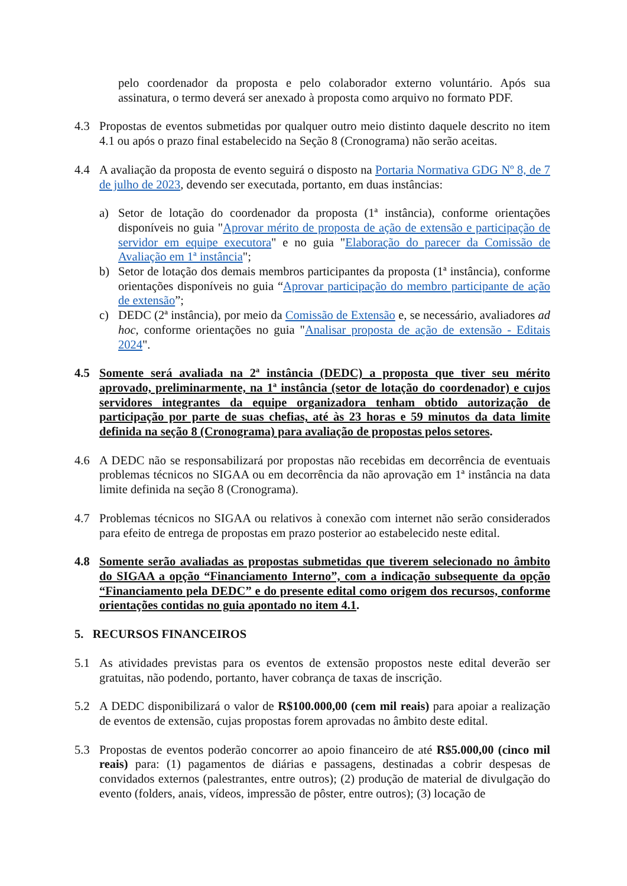pelo coordenador da proposta e pelo colaborador externo voluntário. Após sua assinatura, o termo deverá ser anexado à proposta como arquivo no formato PDF.
4.3 Propostas de eventos submetidas por qualquer outro meio distinto daquele descrito no item 4.1 ou após o prazo final estabelecido na Seção 8 (Cronograma) não serão aceitas.
4.4 A avaliação da proposta de evento seguirá o disposto na Portaria Normativa GDG Nº 8, de 7 de julho de 2023, devendo ser executada, portanto, em duas instâncias:
a) Setor de lotação do coordenador da proposta (1ª instância), conforme orientações disponíveis no guia "Aprovar mérito de proposta de ação de extensão e participação de servidor em equipe executora" e no guia "Elaboração do parecer da Comissão de Avaliação em 1ª instância";
b) Setor de lotação dos demais membros participantes da proposta (1ª instância), conforme orientações disponíveis no guia “Aprovar participação do membro participante de ação de extensão”;
c) DEDC (2ª instância), por meio da Comissão de Extensão e, se necessário, avaliadores ad hoc, conforme orientações no guia "Analisar proposta de ação de extensão - Editais 2024".
4.5 Somente será avaliada na 2ª instância (DEDC) a proposta que tiver seu mérito aprovado, preliminarmente, na 1ª instância (setor de lotação do coordenador) e cujos servidores integrantes da equipe organizadora tenham obtido autorização de participação por parte de suas chefias, até às 23 horas e 59 minutos da data limite definida na seção 8 (Cronograma) para avaliação de propostas pelos setores.
4.6 A DEDC não se responsabilizará por propostas não recebidas em decorrência de eventuais problemas técnicos no SIGAA ou em decorrência da não aprovação em 1ª instância na data limite definida na seção 8 (Cronograma).
4.7 Problemas técnicos no SIGAA ou relativos à conexão com internet não serão considerados para efeito de entrega de propostas em prazo posterior ao estabelecido neste edital.
4.8 Somente serão avaliadas as propostas submetidas que tiverem selecionado no âmbito do SIGAA a opção “Financiamento Interno”, com a indicação subsequente da opção “Financiamento pela DEDC” e do presente edital como origem dos recursos, conforme orientações contidas no guia apontado no item 4.1.
5. RECURSOS FINANCEIROS
5.1 As atividades previstas para os eventos de extensão propostos neste edital deverão ser gratuitas, não podendo, portanto, haver cobrança de taxas de inscrição.
5.2 A DEDC disponibilizará o valor de R$100.000,00 (cem mil reais) para apoiar a realização de eventos de extensão, cujas propostas forem aprovadas no âmbito deste edital.
5.3 Propostas de eventos poderão concorrer ao apoio financeiro de até R$5.000,00 (cinco mil reais) para: (1) pagamentos de diárias e passagens, destinadas a cobrir despesas de convidados externos (palestrantes, entre outros); (2) produção de material de divulgação do evento (folders, anais, vídeos, impressão de pôster, entre outros); (3) locação de